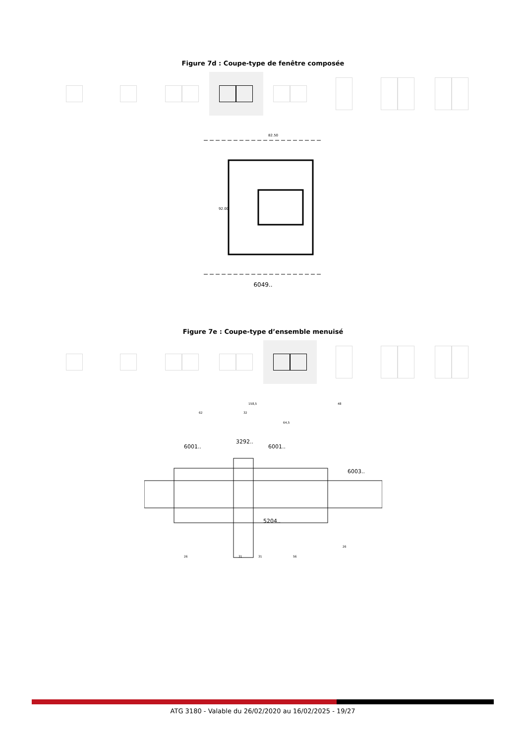Figure 7d : Coupe-type de fenêtre composée
82.50
92.00
6049..
Figure 7e : Coupe-type d’ensemble menuisé
158,5
62
32
64,5
48
3292..
6001..
6001..
6003..
5204..
26
31
31
56
26
ATG 3180 - Valable du 26/02/2020 au 16/02/2025 - 19/27